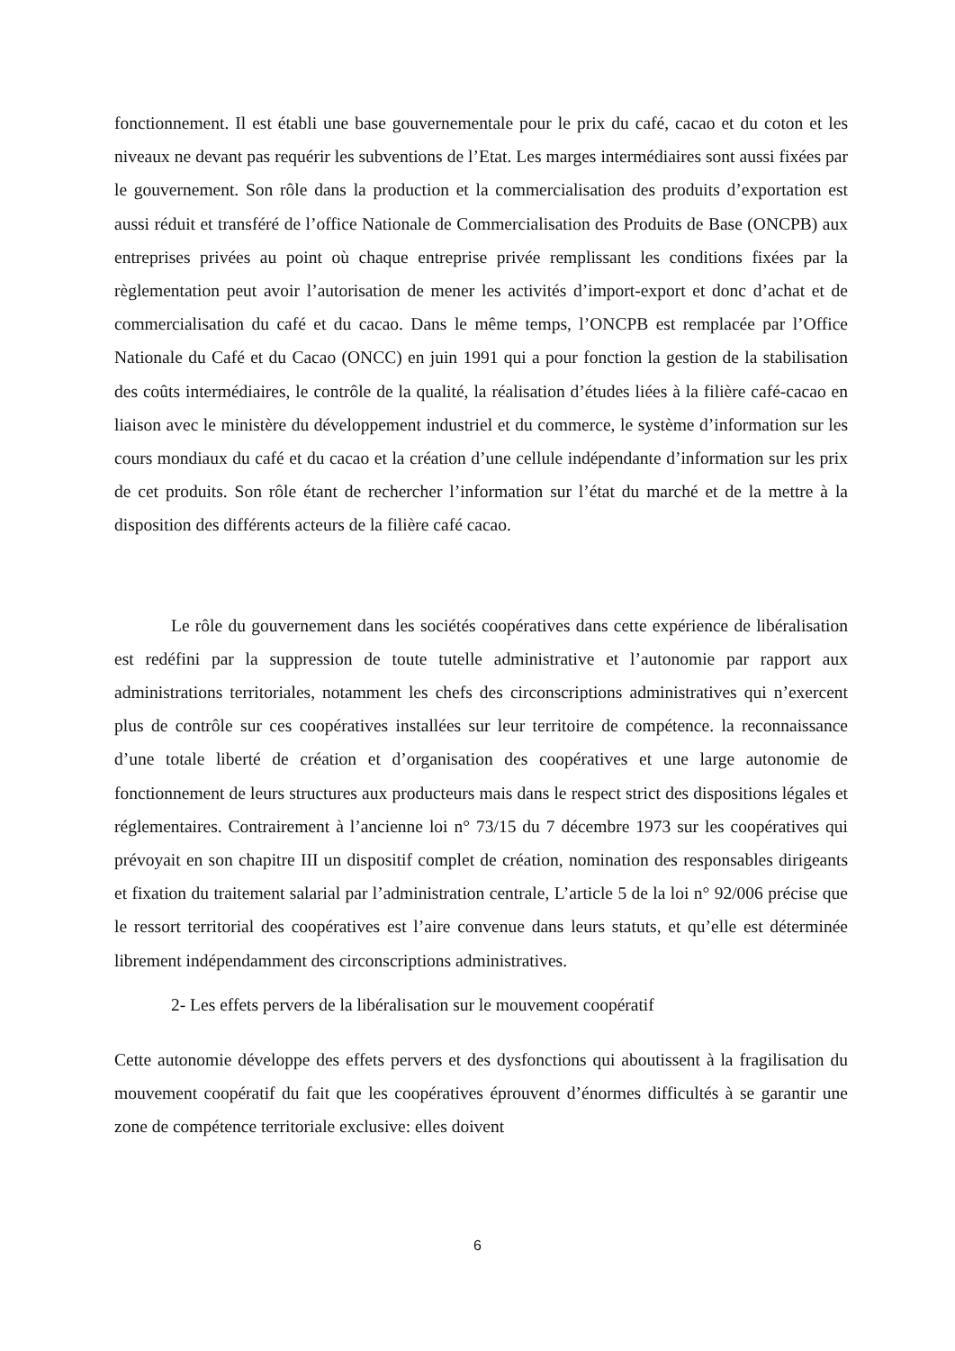fonctionnement. Il est établi une base gouvernementale pour le prix du café, cacao et du coton et les niveaux ne devant pas requérir les subventions de l’Etat. Les marges intermédiaires sont aussi fixées par le gouvernement. Son rôle dans la production et la commercialisation des produits d’exportation est aussi réduit et transféré de l’office Nationale de Commercialisation des Produits de Base (ONCPB) aux entreprises privées au point où chaque entreprise privée remplissant les conditions fixées par la règlementation peut avoir l’autorisation de mener les activités d’import-export et donc d’achat et de commercialisation du café et du cacao. Dans le même temps, l’ONCPB est remplacée par l’Office Nationale du Café et du Cacao (ONCC) en juin 1991 qui a pour fonction la gestion de la stabilisation des coûts intermédiaires, le contrôle de la qualité, la réalisation d’études liées à la filière café-cacao en liaison avec le ministère du développement industriel et du commerce, le système d’information sur les cours mondiaux du café et du cacao et la création d’une cellule indépendante d’information sur les prix de cet produits. Son rôle étant de rechercher l’information sur l’état du marché et de la mettre à la disposition des différents acteurs de la filière café cacao.
Le rôle du gouvernement dans les sociétés coopératives dans cette expérience de libéralisation est redéfini par la suppression de toute tutelle administrative et l’autonomie par rapport aux administrations territoriales, notamment les chefs des circonscriptions administratives qui n’exercent plus de contrôle sur ces coopératives installées sur leur territoire de compétence. la reconnaissance d’une totale liberté de création et d’organisation des coopératives et une large autonomie de fonctionnement de leurs structures aux producteurs mais dans le respect strict des dispositions légales et réglementaires. Contrairement à l’ancienne loi n° 73/15 du 7 décembre 1973 sur les coopératives qui prévoyait en son chapitre III un dispositif complet de création, nomination des responsables dirigeants et fixation du traitement salarial par l’administration centrale, L’article 5 de la loi n° 92/006 précise que le ressort territorial des coopératives est l’aire convenue dans leurs statuts, et qu’elle est déterminée librement indépendamment des circonscriptions administratives.
2- Les effets pervers de la libéralisation sur le mouvement coopératif
Cette autonomie développe des effets pervers et des dysfonctions qui aboutissent à la fragilisation du mouvement coopératif du fait que les coopératives éprouvent d’énormes difficultés à se garantir une zone de compétence territoriale exclusive: elles doivent
6